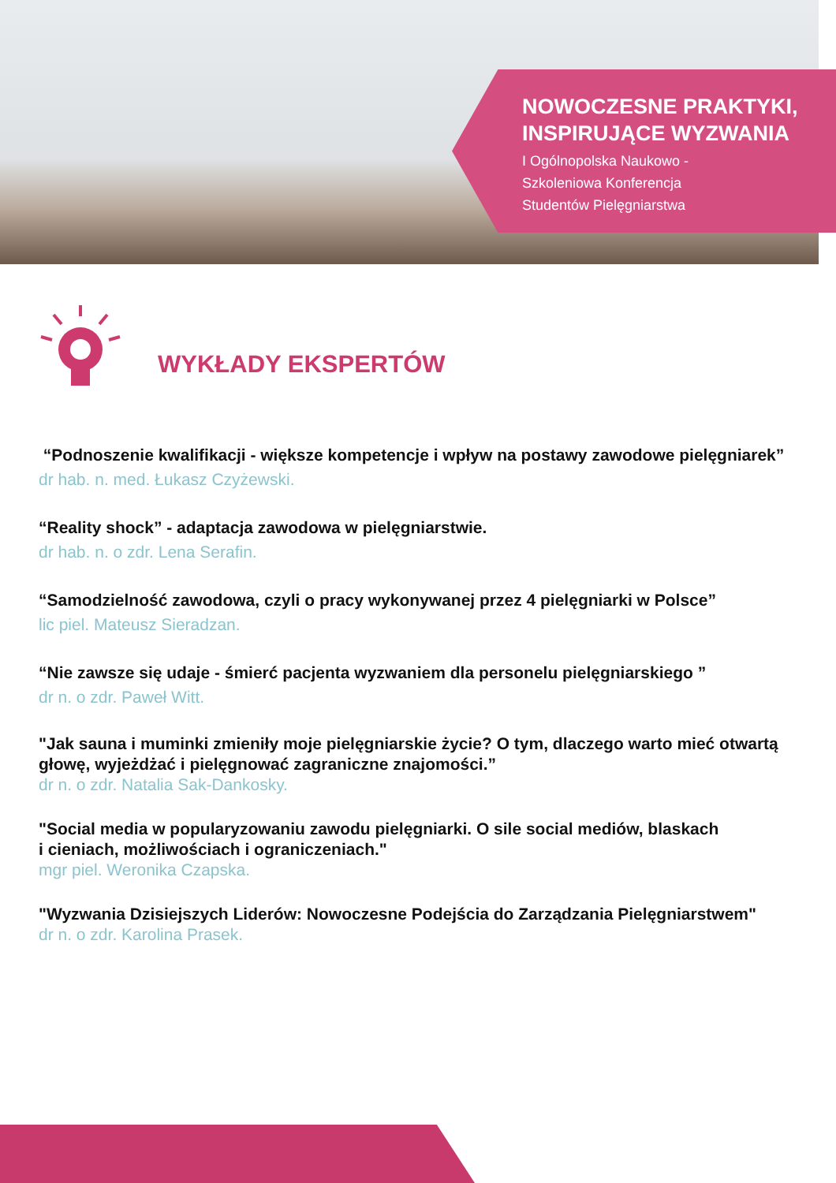NOWOCZESNE PRAKTYKI,
INSPIRUJĄCE WYZWANIA
I Ogólnopolska Naukowo -
Szkoleniowa Konferencja
Studentów Pielęgniarstwa
WYKŁADY EKSPERTÓW
“Podnoszenie kwalifikacji - większe kompetencje i wpływ na postawy zawodowe pielęgniarek”
dr hab. n. med. Łukasz Czyżewski.
“Reality shock” - adaptacja zawodowa w pielęgniarstwie.
dr hab. n. o zdr. Lena Serafin.
“Samodzielność zawodowa, czyli o pracy wykonywanej przez 4 pielęgniarki w Polsce”
lic piel. Mateusz Sieradzan.
“Nie zawsze się udaje - śmierć pacjenta wyzwaniem dla personelu pielęgniarskiego ”
dr n. o zdr. Paweł Witt.
"Jak sauna i muminki zmieniły moje pielęgniarskie życie? O tym, dlaczego warto mieć otwartą głowę, wyjeżdżać i pielęgnować zagraniczne znajomości.”
dr n. o zdr. Natalia Sak-Dankosky.
"Social media w popularyzowaniu zawodu pielęgniarki. O sile social mediów, blaskach
i cieniach, możliwościach i ograniczeniach."
mgr piel. Weronika Czapska.
"Wyzwania Dzisiejszych Liderów: Nowoczesne Podejścia do Zarządzania Pielęgniarstwem"
dr n. o zdr. Karolina Prasek.